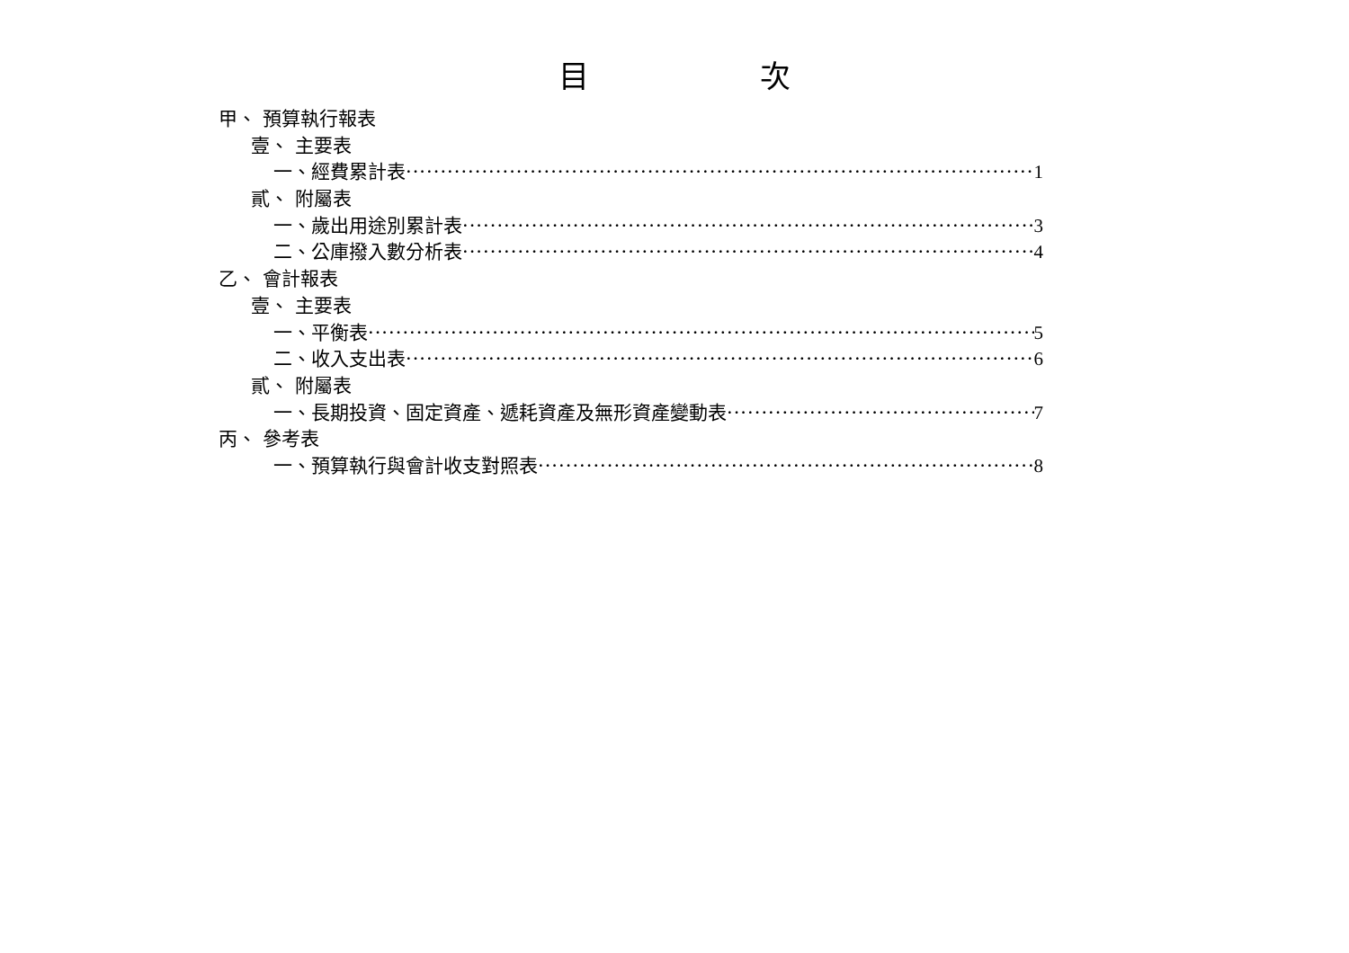目 次
甲、 預算執行報表
壹、 主要表
一、經費累計表 1
貳、 附屬表
一、歲出用途別累計表 3
二、公庫撥入數分析表 4
乙、 會計報表
壹、 主要表
一、平衡表 5
二、收入支出表 6
貳、 附屬表
一、長期投資、固定資產、遞耗資產及無形資產變動表 7
丙、 參考表
一、預算執行與會計收支對照表 8